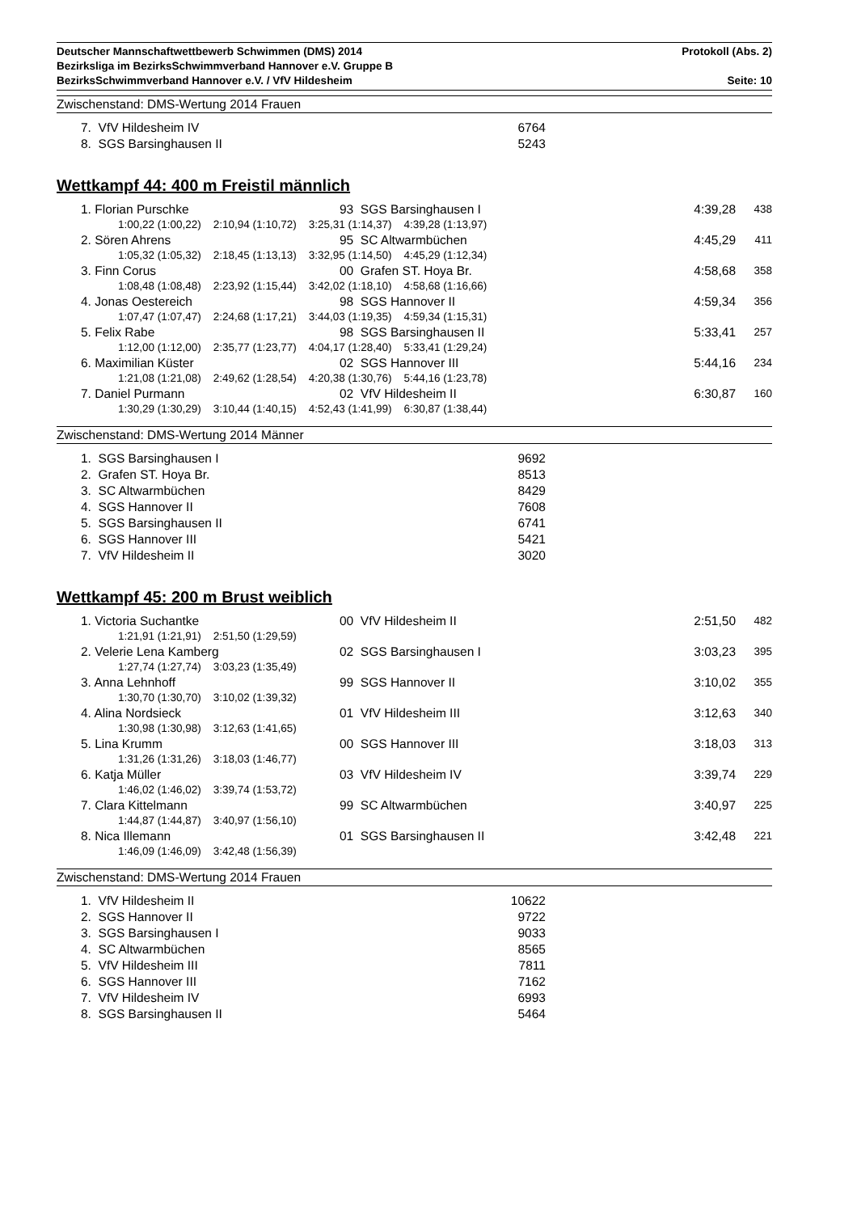Deutscher Mannschaftwettbewerb Schwimmen (DMS) 2014 Protokoll (Abs. 2)
Bezirksliga im BezirksSchwimmverband Hannover e.V. Gruppe B
BezirksSchwimmverband Hannover e.V. / VfV Hildesheim Seite: 10
Zwischenstand: DMS-Wertung 2014 Frauen
| 7. VfV Hildesheim IV | 6764 |
| 8. SGS Barsinghausen II | 5243 |
Wettkampf 44: 400 m Freistil männlich
| 1. Florian Purschke | 93 SGS Barsinghausen I | 4:39,28 | 438 |
| 1:00,22 (1:00,22) 2:10,94 (1:10,72) 3:25,31 (1:14,37) 4:39,28 (1:13,97) | | | |
| 2. Sören Ahrens | 95 SC Altwarmbüchen | 4:45,29 | 411 |
| 1:05,32 (1:05,32) 2:18,45 (1:13,13) 3:32,95 (1:14,50) 4:45,29 (1:12,34) | | | |
| 3. Finn Corus | 00 Grafen ST. Hoya Br. | 4:58,68 | 358 |
| 1:08,48 (1:08,48) 2:23,92 (1:15,44) 3:42,02 (1:18,10) 4:58,68 (1:16,66) | | | |
| 4. Jonas Oestereich | 98 SGS Hannover II | 4:59,34 | 356 |
| 1:07,47 (1:07,47) 2:24,68 (1:17,21) 3:44,03 (1:19,35) 4:59,34 (1:15,31) | | | |
| 5. Felix Rabe | 98 SGS Barsinghausen II | 5:33,41 | 257 |
| 1:12,00 (1:12,00) 2:35,77 (1:23,77) 4:04,17 (1:28,40) 5:33,41 (1:29,24) | | | |
| 6. Maximilian Küster | 02 SGS Hannover III | 5:44,16 | 234 |
| 1:21,08 (1:21,08) 2:49,62 (1:28,54) 4:20,38 (1:30,76) 5:44,16 (1:23,78) | | | |
| 7. Daniel Purmann | 02 VfV Hildesheim II | 6:30,87 | 160 |
| 1:30,29 (1:30,29) 3:10,44 (1:40,15) 4:52,43 (1:41,99) 6:30,87 (1:38,44) | | | |
Zwischenstand: DMS-Wertung 2014 Männer
| 1. SGS Barsinghausen I | 9692 |
| 2. Grafen ST. Hoya Br. | 8513 |
| 3. SC Altwarmbüchen | 8429 |
| 4. SGS Hannover II | 7608 |
| 5. SGS Barsinghausen II | 6741 |
| 6. SGS Hannover III | 5421 |
| 7. VfV Hildesheim II | 3020 |
Wettkampf 45: 200 m Brust weiblich
| 1. Victoria Suchantke | 00 VfV Hildesheim II | 2:51,50 | 482 |
| 1:21,91 (1:21,91) 2:51,50 (1:29,59) | | | |
| 2. Velerie Lena Kamberg | 02 SGS Barsinghausen I | 3:03,23 | 395 |
| 1:27,74 (1:27,74) 3:03,23 (1:35,49) | | | |
| 3. Anna Lehnhoff | 99 SGS Hannover II | 3:10,02 | 355 |
| 1:30,70 (1:30,70) 3:10,02 (1:39,32) | | | |
| 4. Alina Nordsieck | 01 VfV Hildesheim III | 3:12,63 | 340 |
| 1:30,98 (1:30,98) 3:12,63 (1:41,65) | | | |
| 5. Lina Krumm | 00 SGS Hannover III | 3:18,03 | 313 |
| 1:31,26 (1:31,26) 3:18,03 (1:46,77) | | | |
| 6. Katja Müller | 03 VfV Hildesheim IV | 3:39,74 | 229 |
| 1:46,02 (1:46,02) 3:39,74 (1:53,72) | | | |
| 7. Clara Kittelmann | 99 SC Altwarmbüchen | 3:40,97 | 225 |
| 1:44,87 (1:44,87) 3:40,97 (1:56,10) | | | |
| 8. Nica Illemann | 01 SGS Barsinghausen II | 3:42,48 | 221 |
| 1:46,09 (1:46,09) 3:42,48 (1:56,39) | | | |
Zwischenstand: DMS-Wertung 2014 Frauen
| 1. VfV Hildesheim II | 10622 |
| 2. SGS Hannover II | 9722 |
| 3. SGS Barsinghausen I | 9033 |
| 4. SC Altwarmbüchen | 8565 |
| 5. VfV Hildesheim III | 7811 |
| 6. SGS Hannover III | 7162 |
| 7. VfV Hildesheim IV | 6993 |
| 8. SGS Barsinghausen II | 5464 |